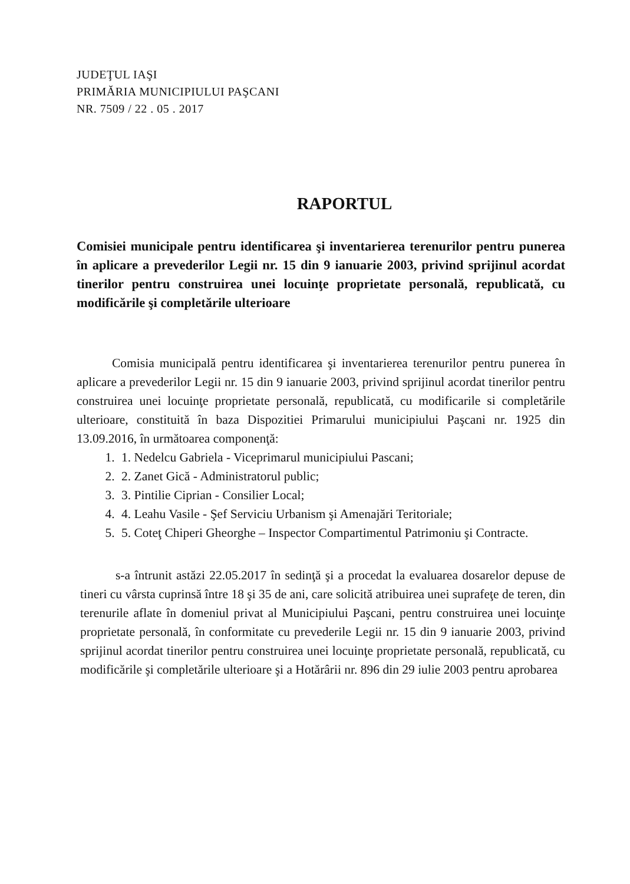JUDEŢUL IAŞI
PRIMĂRIA MUNICIPIULUI PAŞCANI
NR. 7509 / 22 . 05 . 2017
RAPORTUL
Comisiei municipale pentru identificarea şi inventarierea terenurilor pentru punerea în aplicare a prevederilor Legii nr. 15 din 9 ianuarie 2003, privind sprijinul acordat tinerilor pentru construirea unei locuinţe proprietate personală, republicată, cu modificările şi completările ulterioare
Comisia municipală pentru identificarea şi inventarierea terenurilor pentru punerea în aplicare a prevederilor Legii nr. 15 din 9 ianuarie 2003, privind sprijinul acordat tinerilor pentru construirea unei locuinţe proprietate personală, republicată, cu modificarile si completările ulterioare, constituită în baza Dispozitiei Primarului municipiului Paşcani nr. 1925 din 13.09.2016, în următoarea componenţă:
1. 1. Nedelcu Gabriela - Viceprimarul municipiului Pascani;
2. 2. Zanet Gică - Administratorul public;
3. 3. Pintilie Ciprian - Consilier Local;
4. 4. Leahu Vasile - Şef Serviciu Urbanism şi Amenajări Teritoriale;
5. 5. Coteţ Chiperi Gheorghe – Inspector Compartimentul Patrimoniu şi Contracte.
s-a întrunit astăzi 22.05.2017 în sedinţă şi a procedat la evaluarea dosarelor depuse de tineri cu vârsta cuprinsă între 18 şi 35 de ani, care solicită atribuirea unei suprafeţe de teren, din terenurile aflate în domeniul privat al Municipiului Paşcani, pentru construirea unei locuinţe proprietate personală, în conformitate cu prevederile Legii nr. 15 din 9 ianuarie 2003, privind sprijinul acordat tinerilor pentru construirea unei locuinţe proprietate personală, republicată, cu modificările şi completările ulterioare şi a Hotărârii nr. 896 din 29 iulie 2003 pentru aprobarea